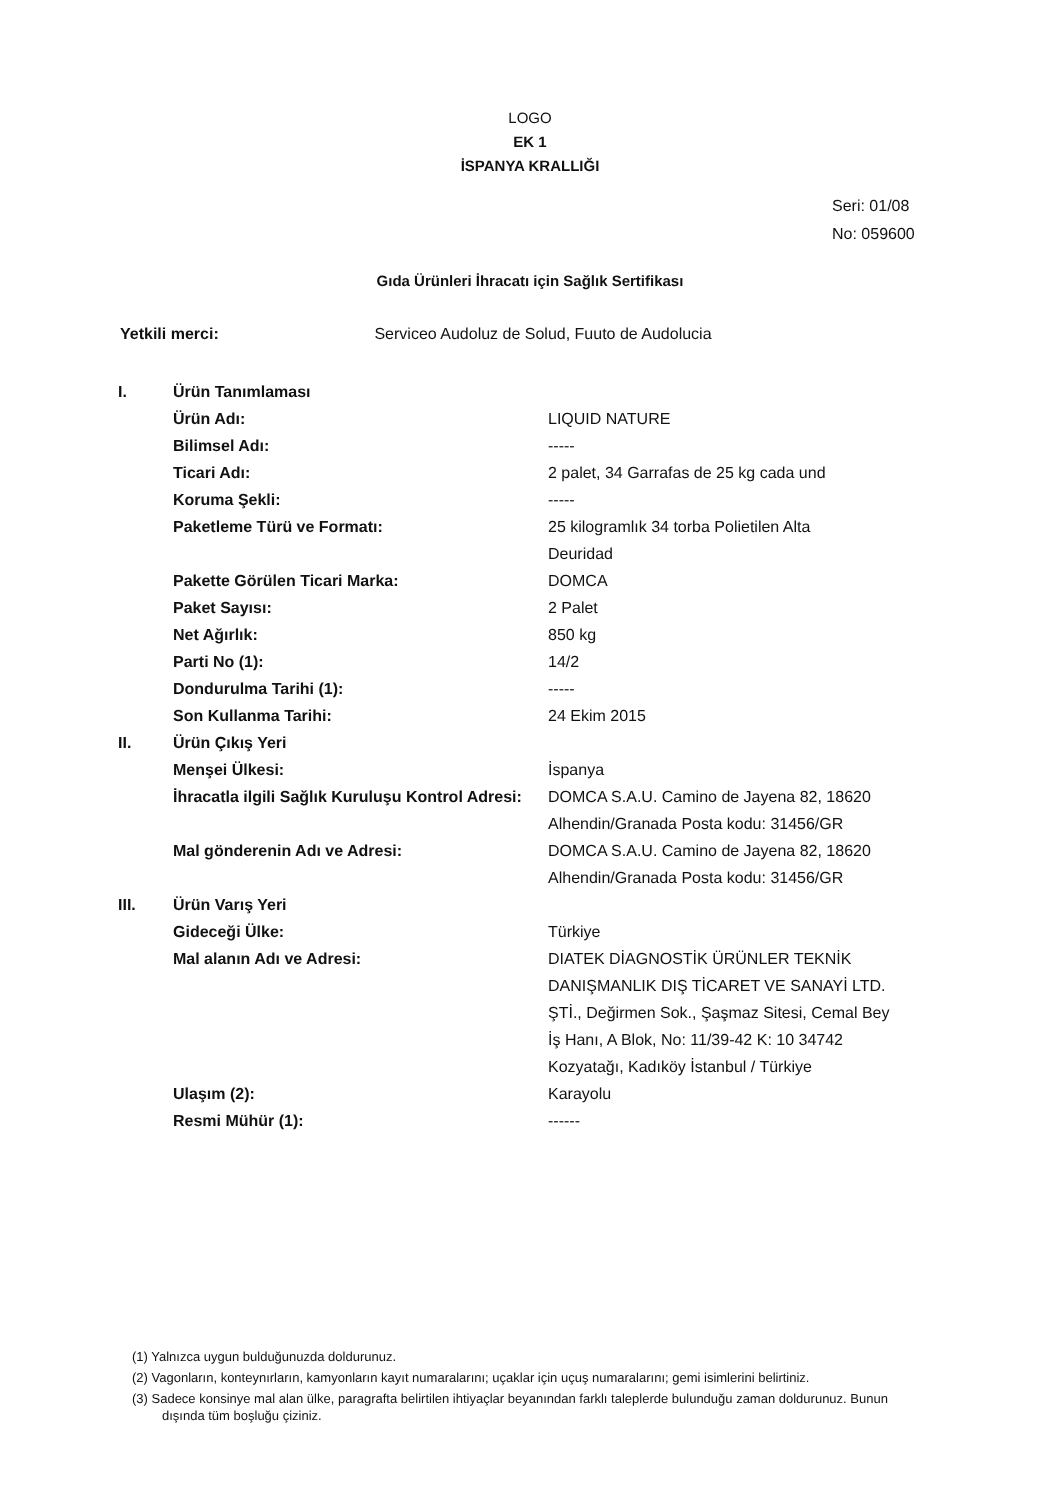LOGO
EK 1
İSPANYA KRALLIĞI
Seri: 01/08
No: 059600
Gıda Ürünleri İhracatı için Sağlık Sertifikası
Yetkili merci: Serviceo Audoluz de Solud, Fuuto de Audolucia
| I. | Ürün Tanımlaması | |
| | Ürün Adı: | LIQUID NATURE |
| | Bilimsel Adı: | ----- |
| | Ticari Adı: | 2 palet, 34 Garrafas de 25 kg cada und |
| | Koruma Şekli: | ----- |
| | Paketleme Türü ve Formatı: | 25 kilogramlık 34 torba Polietilen Alta Deuridad |
| | Pakette Görülen Ticari Marka: | DOMCA |
| | Paket Sayısı: | 2 Palet |
| | Net Ağırlık: | 850 kg |
| | Parti No (1): | 14/2 |
| | Dondurulma Tarihi (1): | ----- |
| | Son Kullanma Tarihi: | 24 Ekim 2015 |
| II. | Ürün Çıkış Yeri | |
| | Menşei Ülkesi: | İspanya |
| | İhracatla ilgili Sağlık Kuruluşu Kontrol Adresi: | DOMCA S.A.U. Camino de Jayena 82, 18620 Alhendin/Granada Posta kodu: 31456/GR |
| | Mal gönderenin Adı ve Adresi: | DOMCA S.A.U. Camino de Jayena 82, 18620 Alhendin/Granada Posta kodu: 31456/GR |
| III. | Ürün Varış Yeri | |
| | Gideceği Ülke: | Türkiye |
| | Mal alanın Adı ve Adresi: | DIATEK DİAGNOSTİK ÜRÜNLER TEKNİK DANIŞMANLIK DIŞ TİCARET VE SANAYİ LTD. ŞTİ., Değirmen Sok., Şaşmaz Sitesi, Cemal Bey İş Hanı, A Blok, No: 11/39-42 K: 10 34742 Kozyatağı, Kadıköy İstanbul / Türkiye |
| | Ulaşım (2): | Karayolu |
| | Resmi Mühür (1): | ------ |
(1) Yalnızca uygun bulduğunuzda doldurunuz.
(2) Vagonların, konteynırların, kamyonların kayıt numaralarını; uçaklar için uçuş numaralarını; gemi isimlerini belirtiniz.
(3) Sadece konsinye mal alan ülke, paragrafta belirtilen ihtiyaçlar beyanından farklı taleplerde bulunduğu zaman doldurunuz. Bunun dışında tüm boşluğu çiziniz.